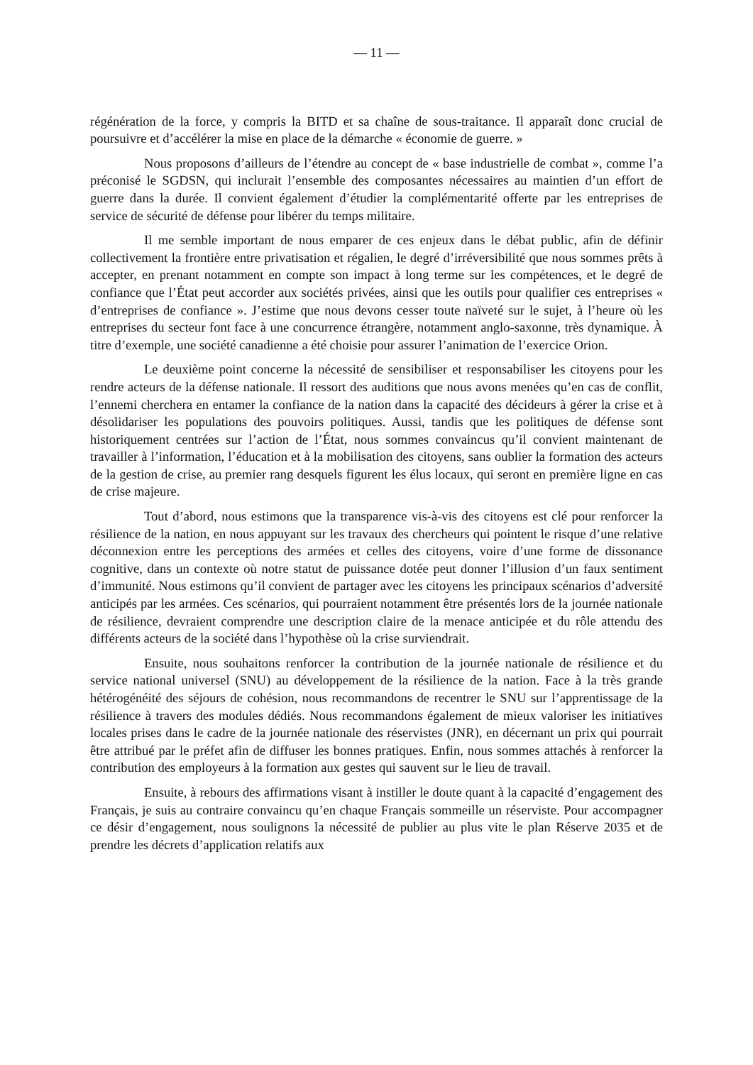— 11 —
régénération de la force, y compris la BITD et sa chaîne de sous-traitance. Il apparaît donc crucial de poursuivre et d’accélérer la mise en place de la démarche « économie de guerre. »
Nous proposons d’ailleurs de l’étendre au concept de « base industrielle de combat », comme l’a préconisé le SGDSN, qui inclurait l’ensemble des composantes nécessaires au maintien d’un effort de guerre dans la durée. Il convient également d’étudier la complémentarité offerte par les entreprises de service de sécurité de défense pour libérer du temps militaire.
Il me semble important de nous emparer de ces enjeux dans le débat public, afin de définir collectivement la frontière entre privatisation et régalien, le degré d’irréversibilité que nous sommes prêts à accepter, en prenant notamment en compte son impact à long terme sur les compétences, et le degré de confiance que l’État peut accorder aux sociétés privées, ainsi que les outils pour qualifier ces entreprises « d’entreprises de confiance ». J’estime que nous devons cesser toute naïveté sur le sujet, à l’heure où les entreprises du secteur font face à une concurrence étrangère, notamment anglo-saxonne, très dynamique. À titre d’exemple, une société canadienne a été choisie pour assurer l’animation de l’exercice Orion.
Le deuxième point concerne la nécessité de sensibiliser et responsabiliser les citoyens pour les rendre acteurs de la défense nationale. Il ressort des auditions que nous avons menées qu’en cas de conflit, l’ennemi cherchera en entamer la confiance de la nation dans la capacité des décideurs à gérer la crise et à désolidariser les populations des pouvoirs politiques. Aussi, tandis que les politiques de défense sont historiquement centrées sur l’action de l’État, nous sommes convaincus qu’il convient maintenant de travailler à l’information, l’éducation et à la mobilisation des citoyens, sans oublier la formation des acteurs de la gestion de crise, au premier rang desquels figurent les élus locaux, qui seront en première ligne en cas de crise majeure.
Tout d’abord, nous estimons que la transparence vis-à-vis des citoyens est clé pour renforcer la résilience de la nation, en nous appuyant sur les travaux des chercheurs qui pointent le risque d’une relative déconnexion entre les perceptions des armées et celles des citoyens, voire d’une forme de dissonance cognitive, dans un contexte où notre statut de puissance dotée peut donner l’illusion d’un faux sentiment d’immunité. Nous estimons qu’il convient de partager avec les citoyens les principaux scénarios d’adversité anticipés par les armées. Ces scénarios, qui pourraient notamment être présentés lors de la journée nationale de résilience, devraient comprendre une description claire de la menace anticipée et du rôle attendu des différents acteurs de la société dans l’hypothèse où la crise surviendrait.
Ensuite, nous souhaitons renforcer la contribution de la journée nationale de résilience et du service national universel (SNU) au développement de la résilience de la nation. Face à la très grande hétérogénéité des séjours de cohésion, nous recommandons de recentrer le SNU sur l’apprentissage de la résilience à travers des modules dédiés. Nous recommandons également de mieux valoriser les initiatives locales prises dans le cadre de la journée nationale des réservistes (JNR), en décernant un prix qui pourrait être attribué par le préfet afin de diffuser les bonnes pratiques. Enfin, nous sommes attachés à renforcer la contribution des employeurs à la formation aux gestes qui sauvent sur le lieu de travail.
Ensuite, à rebours des affirmations visant à instiller le doute quant à la capacité d’engagement des Français, je suis au contraire convaincu qu’en chaque Français sommeille un réserviste. Pour accompagner ce désir d’engagement, nous soulignons la nécessité de publier au plus vite le plan Réserve 2035 et de prendre les décrets d’application relatifs aux